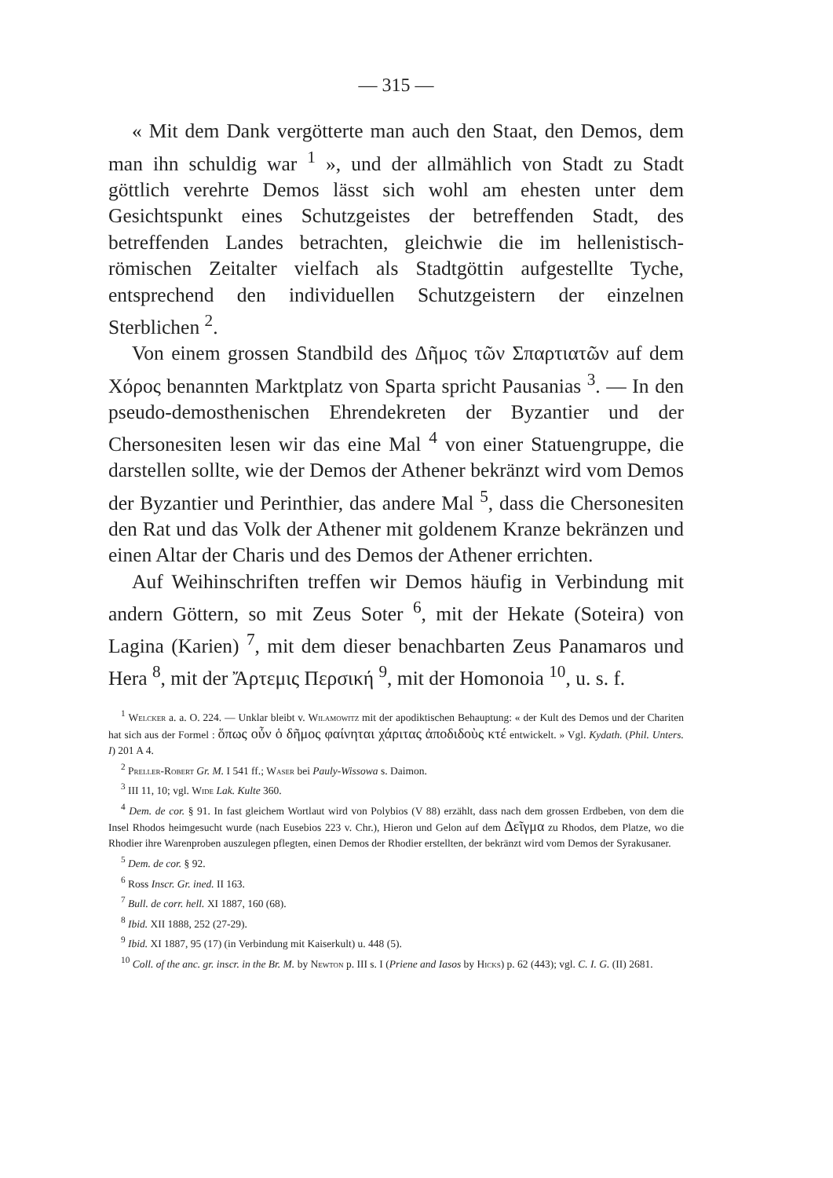— 315 —
« Mit dem Dank vergötterte man auch den Staat, den Demos, dem man ihn schuldig war <sup>1</sup> », und der allmählich von Stadt zu Stadt göttlich verehrte Demos lässt sich wohl am ehesten unter dem Gesichtspunkt eines Schutzgeistes der betreffenden Stadt, des betreffenden Landes betrachten, gleichwie die im hellenistisch-römischen Zeitalter vielfach als Stadtgöttin aufgestellte Tyche, entsprechend den individuellen Schutzgeistern der einzelnen Sterblichen <sup>2</sup>.
Von einem grossen Standbild des Δῆμος τῶν Σπαρτιατῶν auf dem Χόρος benannten Marktplatz von Sparta spricht Pausanias <sup>3</sup>. — In den pseudo-demosthenischen Ehrendekreten der Byzantier und der Chersonesiten lesen wir das eine Mal <sup>4</sup> von einer Statuengruppe, die darstellen sollte, wie der Demos der Athener bekränzt wird vom Demos der Byzantier und Perinthier, das andere Mal <sup>5</sup>, dass die Chersonesiten den Rat und das Volk der Athener mit goldenem Kranze bekränzen und einen Altar der Charis und des Demos der Athener errichten.
Auf Weihinschriften treffen wir Demos häufig in Verbindung mit andern Göttern, so mit Zeus Soter <sup>6</sup>, mit der Hekate (Soteira) von Lagina (Karien) <sup>7</sup>, mit dem dieser benachbarten Zeus Panamaros und Hera <sup>8</sup>, mit der Ἄρτεμις Περσική <sup>9</sup>, mit der Homonoia <sup>10</sup>, u. s. f.
<sup>1</sup> Welcker a. a. O. 224. — Unklar bleibt v. Wilamowitz mit der apodiktischen Behauptung: « der Kult des Demos und der Chariten hat sich aus der Formel : ὅπως οὖν ὁ δῆμος φαίνηται χάριτας ἀποδιδοὺς κτέ entwickelt. » Vgl. Kydath. (Phil. Unters. I) 201 A 4.
<sup>2</sup> Preller-Robert Gr. M. I 541 ff.; Waser bei Pauly-Wissowa s. Daimon.
<sup>3</sup> III 11, 10; vgl. Wide Lak. Kulte 360.
<sup>4</sup> Dem. de cor. § 91. In fast gleichem Wortlaut wird von Polybios (V 88) erzählt, dass nach dem grossen Erdbeben, von dem die Insel Rhodos heimgesucht wurde (nach Eusebios 223 v. Chr.), Hieron und Gelon auf dem Δεῖγμα zu Rhodos, dem Platze, wo die Rhodier ihre Warenproben auszulegen pflegten, einen Demos der Rhodier erstellten, der bekränzt wird vom Demos der Syrakusaner.
<sup>5</sup> Dem. de cor. § 92.
<sup>6</sup> Ross Inscr. Gr. ined. II 163.
<sup>7</sup> Bull. de corr. hell. XI 1887, 160 (68).
<sup>8</sup> Ibid. XII 1888, 252 (27-29).
<sup>9</sup> Ibid. XI 1887, 95 (17) (in Verbindung mit Kaiserkult) u. 448 (5).
<sup>10</sup> Coll. of the anc. gr. inscr. in the Br. M. by Newton p. III s. I (Priene and Iasos by Hicks) p. 62 (443); vgl. C. I. G. (II) 2681.